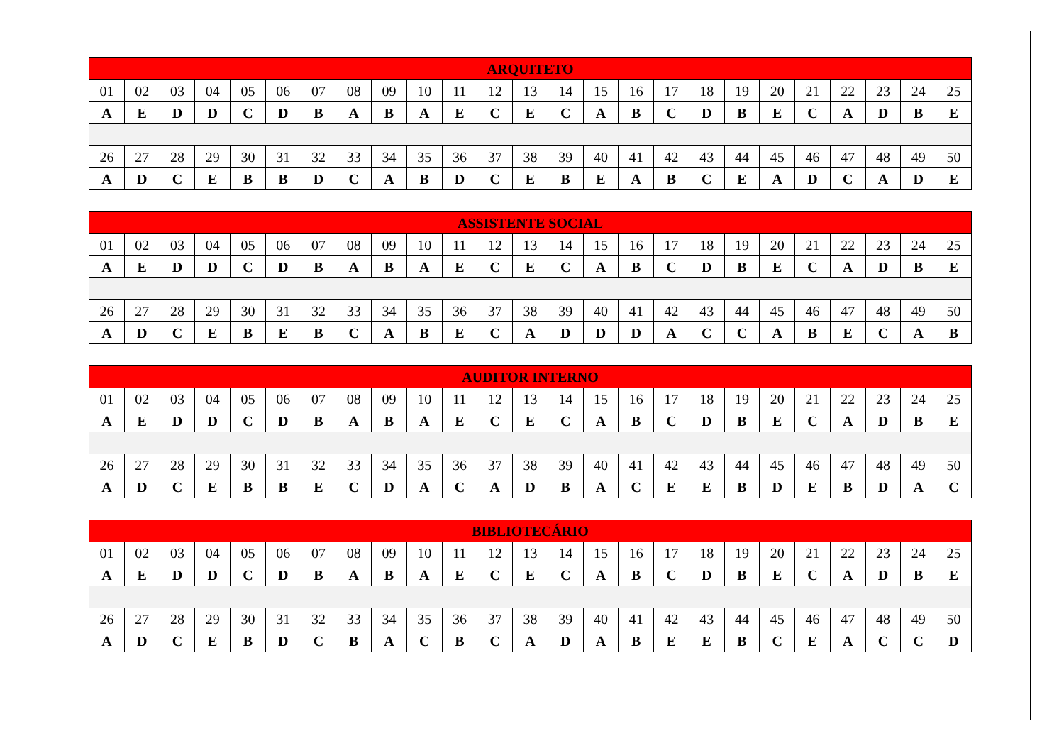| ARQUITETO | | | | | | | | | | | | | | | | | | | | | | | | |
| --- | --- | --- | --- | --- | --- | --- | --- | --- | --- | --- | --- | --- | --- | --- | --- | --- | --- | --- | --- | --- | --- | --- | --- | --- |
| 01 | 02 | 03 | 04 | 05 | 06 | 07 | 08 | 09 | 10 | 11 | 12 | 13 | 14 | 15 | 16 | 17 | 18 | 19 | 20 | 21 | 22 | 23 | 24 | 25 |
| A | E | D | D | C | D | B | A | B | A | E | C | E | C | A | B | C | D | B | E | C | A | D | B | E |
| 26 | 27 | 28 | 29 | 30 | 31 | 32 | 33 | 34 | 35 | 36 | 37 | 38 | 39 | 40 | 41 | 42 | 43 | 44 | 45 | 46 | 47 | 48 | 49 | 50 |
| A | D | C | E | B | B | D | C | A | B | D | C | E | B | E | A | B | C | E | A | D | C | A | D | E |
| ASSISTENTE SOCIAL | | | | | | | | | | | | | | | | | | | | | | | | |
| --- | --- | --- | --- | --- | --- | --- | --- | --- | --- | --- | --- | --- | --- | --- | --- | --- | --- | --- | --- | --- | --- | --- | --- | --- |
| 01 | 02 | 03 | 04 | 05 | 06 | 07 | 08 | 09 | 10 | 11 | 12 | 13 | 14 | 15 | 16 | 17 | 18 | 19 | 20 | 21 | 22 | 23 | 24 | 25 |
| A | E | D | D | C | D | B | A | B | A | E | C | E | C | A | B | C | D | B | E | C | A | D | B | E |
| 26 | 27 | 28 | 29 | 30 | 31 | 32 | 33 | 34 | 35 | 36 | 37 | 38 | 39 | 40 | 41 | 42 | 43 | 44 | 45 | 46 | 47 | 48 | 49 | 50 |
| A | D | C | E | B | E | B | C | A | B | E | C | A | D | D | D | A | C | C | A | B | E | C | A | B |
| AUDITOR INTERNO | | | | | | | | | | | | | | | | | | | | | | | | |
| --- | --- | --- | --- | --- | --- | --- | --- | --- | --- | --- | --- | --- | --- | --- | --- | --- | --- | --- | --- | --- | --- | --- | --- | --- |
| 01 | 02 | 03 | 04 | 05 | 06 | 07 | 08 | 09 | 10 | 11 | 12 | 13 | 14 | 15 | 16 | 17 | 18 | 19 | 20 | 21 | 22 | 23 | 24 | 25 |
| A | E | D | D | C | D | B | A | B | A | E | C | E | C | A | B | C | D | B | E | C | A | D | B | E |
| 26 | 27 | 28 | 29 | 30 | 31 | 32 | 33 | 34 | 35 | 36 | 37 | 38 | 39 | 40 | 41 | 42 | 43 | 44 | 45 | 46 | 47 | 48 | 49 | 50 |
| A | D | C | E | B | B | E | C | D | A | C | A | D | B | A | C | E | E | B | D | E | B | D | A | C |
| BIBLIOTECÁRIO | | | | | | | | | | | | | | | | | | | | | | | | |
| --- | --- | --- | --- | --- | --- | --- | --- | --- | --- | --- | --- | --- | --- | --- | --- | --- | --- | --- | --- | --- | --- | --- | --- | --- |
| 01 | 02 | 03 | 04 | 05 | 06 | 07 | 08 | 09 | 10 | 11 | 12 | 13 | 14 | 15 | 16 | 17 | 18 | 19 | 20 | 21 | 22 | 23 | 24 | 25 |
| A | E | D | D | C | D | B | A | B | A | E | C | E | C | A | B | C | D | B | E | C | A | D | B | E |
| 26 | 27 | 28 | 29 | 30 | 31 | 32 | 33 | 34 | 35 | 36 | 37 | 38 | 39 | 40 | 41 | 42 | 43 | 44 | 45 | 46 | 47 | 48 | 49 | 50 |
| A | D | C | E | B | D | C | B | A | C | B | C | A | D | A | B | E | E | B | C | E | A | C | C | D |